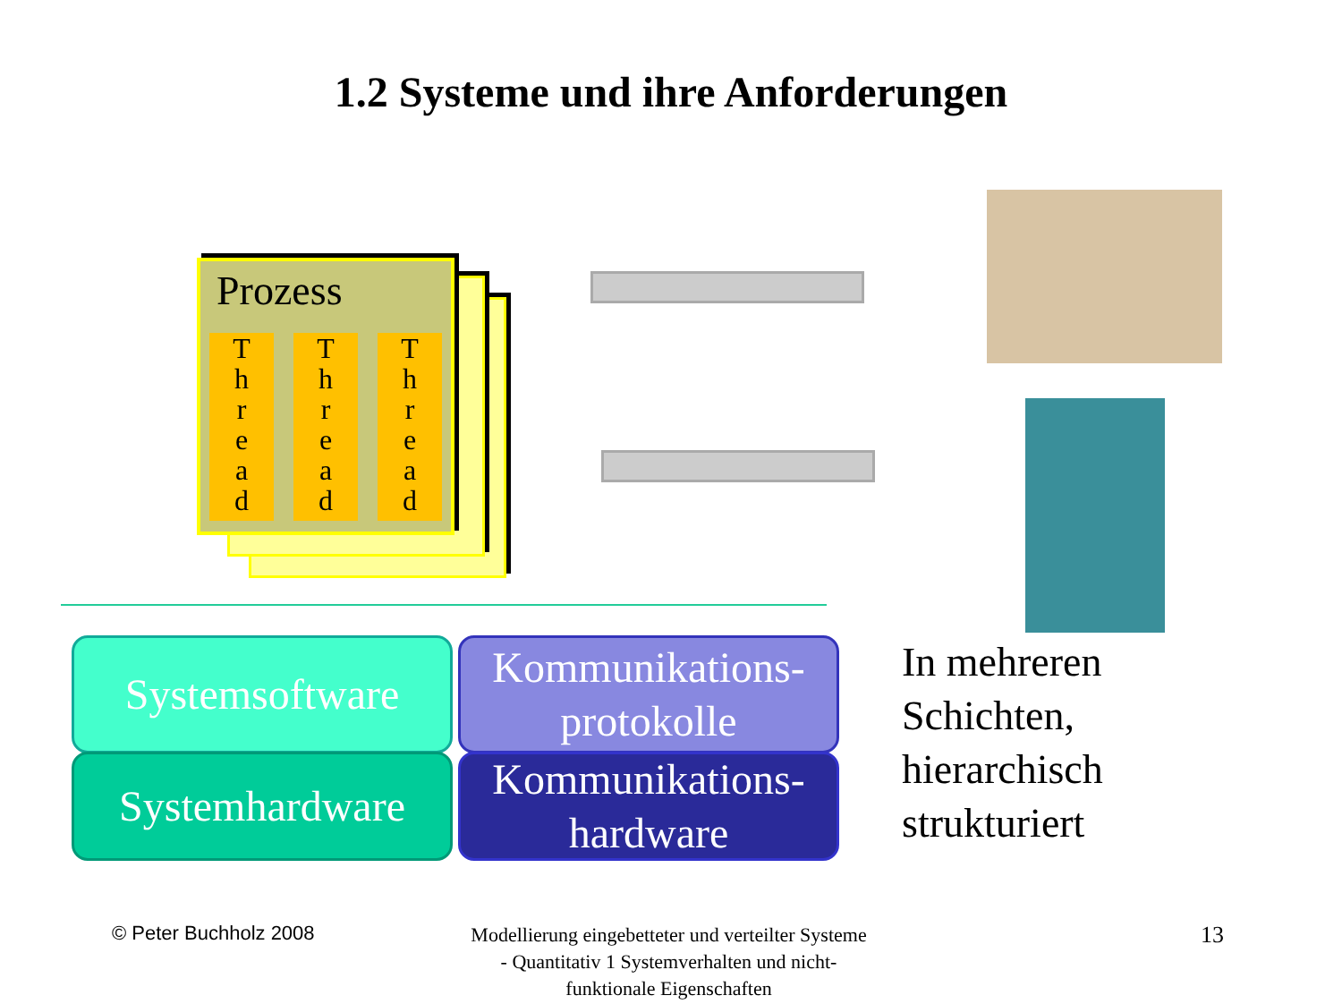1.2 Systeme und ihre Anforderungen
Prozess
T
h
r
e
a
d
T
h
r
e
a
d
T
h
r
e
a
d
Systemsoftware
Systemhardware
Kommunikations-
protokolle
Kommunikations-
hardware
In mehreren
Schichten,
hierarchisch
strukturiert
© Peter Buchholz 2008
Modellierung eingebetteter und verteilter Systeme - Quantitativ 1 Systemverhalten und nicht-funktionale Eigenschaften
13